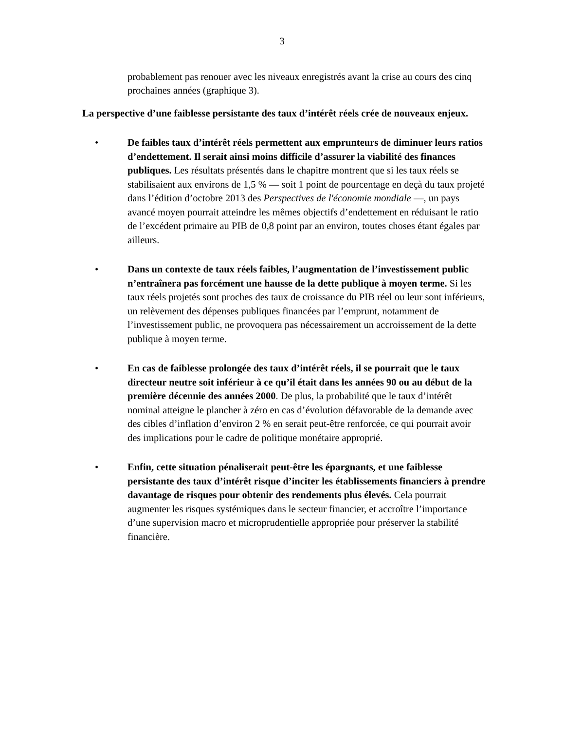3
probablement pas renouer avec les niveaux enregistrés avant la crise au cours des cinq prochaines années (graphique 3).
La perspective d’une faiblesse persistante des taux d’intérêt réels crée de nouveaux enjeux.
• De faibles taux d’intérêt réels permettent aux emprunteurs de diminuer leurs ratios d’endettement. Il serait ainsi moins difficile d’assurer la viabilité des finances publiques. Les résultats présentés dans le chapitre montrent que si les taux réels se stabilisaient aux environs de 1,5 % — soit 1 point de pourcentage en deçà du taux projeté dans l’édition d’octobre 2013 des Perspectives de l'économie mondiale —, un pays avancé moyen pourrait atteindre les mêmes objectifs d’endettement en réduisant le ratio de l’excédent primaire au PIB de 0,8 point par an environ, toutes choses étant égales par ailleurs.
• Dans un contexte de taux réels faibles, l’augmentation de l’investissement public n’entraînera pas forcément une hausse de la dette publique à moyen terme. Si les taux réels projetés sont proches des taux de croissance du PIB réel ou leur sont inférieurs, un relèvement des dépenses publiques financées par l’emprunt, notamment de l’investissement public, ne provoquera pas nécessairement un accroissement de la dette publique à moyen terme.
• En cas de faiblesse prolongée des taux d’intérêt réels, il se pourrait que le taux directeur neutre soit inférieur à ce qu’il était dans les années 90 ou au début de la première décennie des années 2000. De plus, la probabilité que le taux d’intérêt nominal atteigne le plancher à zéro en cas d’évolution défavorable de la demande avec des cibles d’inflation d’environ 2 % en serait peut-être renforcée, ce qui pourrait avoir des implications pour le cadre de politique monétaire approprié.
• Enfin, cette situation pénaliserait peut-être les épargnants, et une faiblesse persistante des taux d’intérêt risque d’inciter les établissements financiers à prendre davantage de risques pour obtenir des rendements plus élevés. Cela pourrait augmenter les risques systémiques dans le secteur financier, et accroître l’importance d’une supervision macro et microprudentielle appropriée pour préserver la stabilité financière.